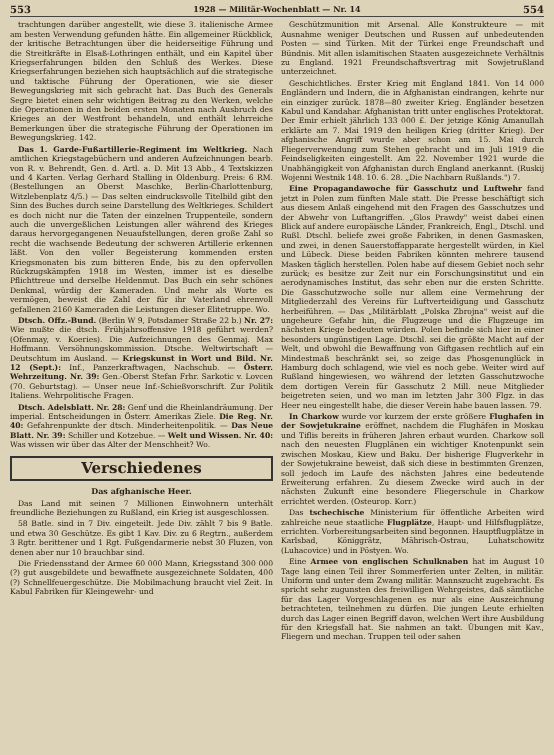553 1928 — Militär-Wochenblatt — Nr. 14 554
trachtungen darüber angestellt, wie diese 3. italienische Armee am besten Verwendung gefunden hätte. Ein allgemeiner Rückblick, der kritische Betrachtungen über die heiderseitige Führung und die Streitkräfte in Elsaß-Lothringen enthält, und ein Kapitel über Kriegserfahrungen bilden den Schluß des Werkes. Diese Kriegserfahrungen beziehen sich hauptsächlich auf die strategische und taktische Führung der Operationen, wie sie dieser Bewegungskrieg mit sich gebracht hat. Das Buch des Generals Segre bietet einen sehr wichtigen Beitrag zu den Werken, welche die Operationen in den beiden ersten Monaten nach Ausbruch des Krieges an der Westfront behandeln, und enthält lehrreiche Bemerkungen über die strategische Führung der Operationen im Bewegungskrieg. 142.
Das 1. Garde-Fußartillerie-Regiment im Weltkrieg. Nach amtlichen Kriegstagebüchern und anderen Aufzeichnungen bearb. von R. v. Behrendt, Gen. d. Artl. a. D. Mit 13 Abb., 4 Textskizzen und 4 Karten. Verlag Gerhard Stalling in Oldenburg. Preis: 6 RM. (Bestellungen an Oberst Maschke, Berlin-Charlottenburg, Witzlebenplatz 4/5.) — Das selten eindrucksvolle Titelbild gibt den Sinn des Buches durch seine Darstellung des Weltkrieges. Schildert es doch nicht nur die Taten der einzelnen Truppenteile, sondern auch die unvergeßlichen Leistungen aller während des Krieges daraus hervorgegangenen Neuaufstellungen, deren große Zahl so recht die wachsende Bedeutung der schweren Artillerie erkennen läßt. Von den voller Begeisterung kommenden ersten Kriegsmonaten bis zum bitteren Ende, bis zu den opfervollen Rückzugskämpfen 1918 im Westen, immer ist es dieselbe Pflichttreue und derselbe Heldenmut. Das Buch ein sehr schönes Denkmal, würdig der Kameraden. Und mehr als Worte es vermögen, beweist die Zahl der für ihr Vaterland ehrenvoll gefallenen 2160 Kameraden die Leistungen dieser Elitetruppe. Wo.
Dtsch. Offz.-Bund. (Berlin W 9, Potsdamer Straße 22 b.) Nr. 27: Wie mußte die dtsch. Frühjahrsoffensive 1918 geführt werden? (Ofenmay, v. Koeries). Die Aufzeichnungen des Genmaj. Max Hoffmann. Versöhnungskommission. Dtsche. Weltwirtschaft — Deutschtum im Ausland. — Kriegskunst in Wort und Bild. Nr. 12 (Sept.): Inf., Panzerkraftwagen, Nachschub. — Österr. Wehrzeitung. Nr. 39: Gen.-Oberst Stefan Frhr. Sarkotic v. Lovcen (70. Geburtstag). — Unser neue Inf.-Schießvorschrift. Zur Politik Italiens. Wehrpolitische Fragen.
Dtsch. Adelsblatt. Nr. 28: Genf und die Rheinlandräumung. Der imperial. Entscheidungen in Österr. Amerikas Ziele. Die Reg. Nr. 40: Gefahrenpunkte der dtsch. Minderheitenpolitik. — Das Neue Blatt. Nr. 39: Schiller und Kotzebue. — Welt und Wissen. Nr. 40: Was wissen wir über das Alter der Menschheit? Wo.
Verschiedenes
Das afghanische Heer.
Das Land mit seinen 7 Millionen Einwohnern unterhält freundliche Beziehungen zu Rußland, ein Krieg ist ausgeschlossen.
58 Batle. sind in 7 Div. eingeteilt. Jede Div. zählt 7 bis 9 Batle. und etwa 30 Geschütze. Es gibt 1 Kav. Div. zu 6 Regtrn., außerdem 3 Rgtr. berittener und 1 Rgt. Fußgendarmerie nebst 30 Fluzen, von denen aber nur 10 brauchbar sind.
Die Friedensstand der Armee 60 000 Mann, Kriegsstand 300 000 (?) gut ausgebildete und bewaffnete ausgezeichnete Soldaten, 400 (?) Schnellfeuergeschütze. Die Mobilmachung braucht viel Zeit. In Kabul Fabriken für Kleingewehr- und
Geschützmunition mit Arsenal. Alle Konstrukteure — mit Ausnahme weniger Deutschen und Russen auf unbedeutenden Posten — sind Türken. Mit der Türkei enge Freundschaft und Bündnis. Mit allen islamitischen Staaten ausgezeichnete Verhältnis zu England. 1921 Freundschaftsvertrag mit Sowjetrußland unterzeichnet.
Geschichtliches. Erster Krieg mit England 1841. Von 14 000 Engländern und Indern, die in Afghanistan eindrangen, kehrte nur ein einziger zurück. 1878—80 zweiter Krieg. Engländer besetzen Kabul und Kandahar. Afghanistan tritt unter englisches Protektorat. Der Emir erhielt jährlich 133 000 £. Der jetzige König Amanullah erklärte am 7. Mai 1919 den heiligen Krieg (dritter Krieg). Der afghanische Angriff wurde aber schon am 15. Mai durch Fliegerverwendung zum Stehen gebracht und im Juli 1919 die Feindseligkeiten eingestellt. Am 22. November 1921 wurde die Unabhängigkeit von Afghanistan durch England anerkannt. (Ruskij Wojenni Westnik 148. 10. 6. 28. „Die Nachbarn Rußlands.") 7.
Eine Propagandawoche für Gasschutz und Luftwehr fand jetzt in Polen zum fünften Male statt. Die Presse beschäftigt sich aus diesem Anlaß eingehend mit den Fragen des Gasschutzes und der Abwehr von Luftangriffen. „Glos Prawdy" weist dabei einen Blick auf andere europäische Länder, Frankreich, Engl., Dtschl. und Rußl. Dtschl. beliefe zwei große Fabriken, in denen Gasmasken, und zwei, in denen Sauerstoffapparate hergestellt würden, in Kiel und Lübeck. Diese beiden Fabriken könnten mehrere tausend Masken täglich herstellen. Polen habe auf diesem Gebiet noch sehr zurück; es besitze zur Zeit nur ein Forschungsinstitut und ein aerodynamisches Institut, das sehr eben nur die ersten Schritte. Die Gasschutzwoche solle nur allem eine Vermehrung der Mitgliederzahl des Vereins für Luftverteidigung und Gasschutz herbeiführen. — Das „Militärblatt „Polska Zbrojna" weist auf die ungeheure Gefahr hin, die Flugzeuge und die Flugzeuge im nächsten Kriege bedeuten würden. Polen befinde sich hier in einer besonders ungünstigen Lage. Dtschl. sei die größte Macht auf der Welt, und obwohl die Bewaffnung von Giftgasen rechtlich auf ein Mindestmaß beschränkt sei, so zeige das Phosgenunglück in Hamburg doch schlagend, wie viel es noch gebe. Weiter wird auf Rußland hingewiesen, wo während der letzten Gasschutzwoche dem dortigen Verein für Gasschutz 2 Mill. neue Mitglieder beigetreten seien, und wo man im letzten Jahr 300 Flgz. in das Heer neu eingestellt habe, die dieser Verein habe bauen lassen. 79.
In Charkow wurde vor kurzem der erste größere Flughafen in der Sowjetukraine eröffnet, nachdem die Flughäfen in Moskau und Tiflis bereits in früheren Jahren erbaut wurden. Charkow soll nach den neuesten Flugplänen ein wichtiger Knotenpunkt sein zwischen Moskau, Kiew und Baku. Der bisherige Flugverkehr in der Sowjetukraine beweist, daß sich diese in bestimmten Grenzen, soll jedoch im Laufe des nächsten Jahres eine bedeutende Erweiterung erfahren. Zu diesem Zwecke wird auch in der nächsten Zukunft eine besondere Fliegerschule in Charkow errichtet werden. (Osteurop. Korr.)
Das tschechische Ministerium für öffentliche Arbeiten wird zahlreiche neue staatliche Flugplätze, Haupt- und Hilfsflugplätze, errichten. Vorbereitungsarbeiten sind begonnen. Hauptflugplätze in Karlsbad, Königgrätz, Mährisch-Ostrau, Luhatschowitz (Luhacovice) und in Pöstyen. Wo.
Eine Armee von englischen Schulknaben hat im August 10 Tage lang einen Teil ihrer Sommerferien unter Zelten, in militär. Uniform und unter dem Zwang militär. Mannszucht zugebracht. Es spricht sehr zugunsten des freiwilligen Wehrgeistes, daß sämtliche für das Lager Vorgeschlagenen es nur als eine Auszeichnung betrachteten, teilnehmen zu dürfen. Die jungen Leute erhielten durch das Lager einen Begriff davon, welchen Wert ihre Ausbildung für den Kriegsfall hat. Sie nahmen an takt. Übungen mit Kav., Fliegern und mechan. Truppen teil oder sahen